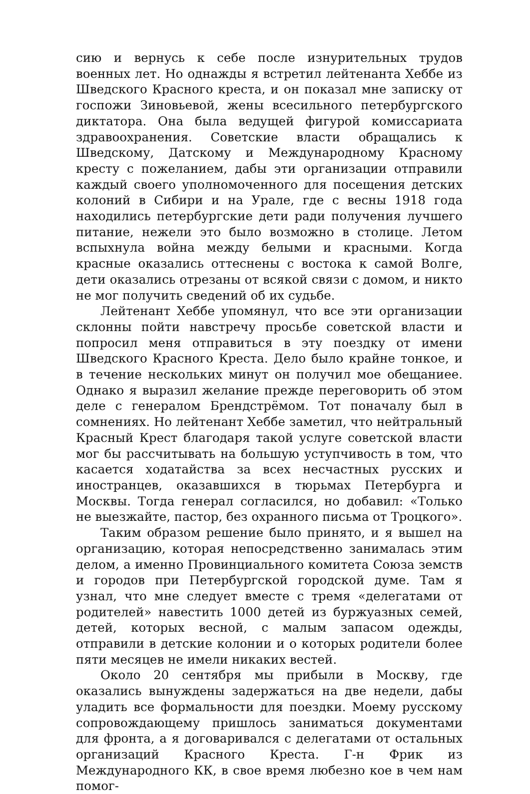сию и вернусь к себе после изнурительных трудов военных лет. Но однажды я встретил лейтенанта Хеббе из Шведского Красного креста, и он показал мне записку от госпожи Зиновьевой, жены всесильного петербургского диктатора. Она была ведущей фигурой комиссариата здравоохранения. Советские власти обращались к Шведскому, Датскому и Международному Красному кресту с пожеланием, дабы эти организации отправили каждый своего уполномоченного для посещения детских колоний в Сибири и на Урале, где с весны 1918 года находились петербургские дети ради получения лучшего питание, нежели это было возможно в столице. Летом вспыхнула война между белыми и красными. Когда красные оказались оттеснены с востока к самой Волге, дети оказались отрезаны от всякой связи с домом, и никто не мог получить сведений об их судьбе.
Лейтенант Хеббе упомянул, что все эти организации склонны пойти навстречу просьбе советской власти и попросил меня отправиться в эту поездку от имени Шведского Красного Креста. Дело было крайне тонкое, и в течение нескольких минут он получил мое обещаниее. Однако я выразил желание прежде переговорить об этом деле с генералом Брендстрёмом. Тот поначалу был в сомнениях. Но лейтенант Хеббе заметил, что нейтральный Красный Крест благодаря такой услуге советской власти мог бы рассчитывать на большую уступчивость в том, что касается ходатайства за всех несчастных русских и иностранцев, оказавшихся в тюрьмах Петербурга и Москвы. Тогда генерал согласился, но добавил: «Только не выезжайте, пастор, без охранного письма от Троцкого».
Таким образом решение было принято, и я вышел на организацию, которая непосредственно занималась этим делом, а именно Провинциального комитета Союза земств и городов при Петербургской городской думе. Там я узнал, что мне следует вместе с тремя «делегатами от родителей» навестить 1000 детей из буржуазных семей, детей, которых весной, с малым запасом одежды, отправили в детские колонии и о которых родители более пяти месяцев не имели никаких вестей.
Около 20 сентября мы прибыли в Москву, где оказались вынуждены задержаться на две недели, дабы уладить все формальности для поездки. Моему русскому сопровождающему пришлось заниматься документами для фронта, а я договаривался с делегатами от остальных организаций Красного Креста. Г-н Фрик из Международного КК, в свое время любезно кое в чем нам помог-